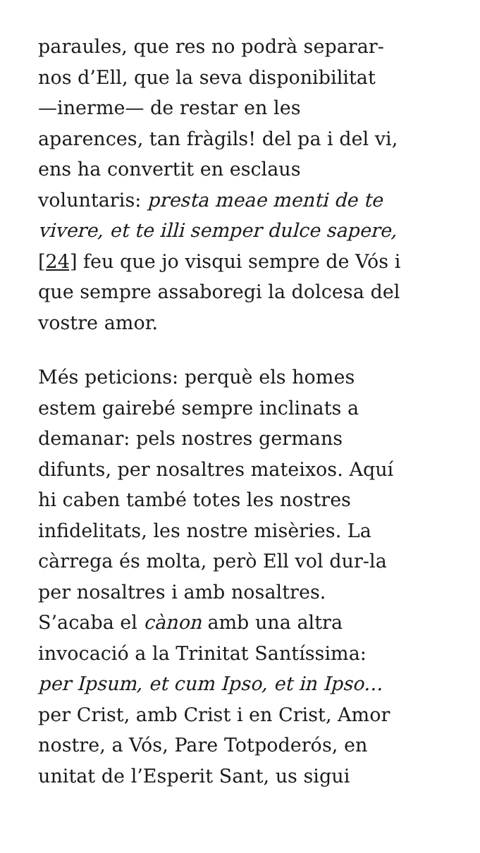paraules, que res no podrà separar-
nos d’Ell, que la seva disponibilitat
—inerme— de restar en les
aparences, tan fràgils! del pa i del vi,
ens ha convertit en esclaus
voluntaris: presta meae menti de te
vivere, et te illi semper dulce sapere,
[24] feu que jo visqui sempre de Vós i
que sempre assaboregi la dolcesa del
vostre amor.
Més peticions: perquè els homes
estem gairebé sempre inclinats a
demanar: pels nostres germans
difunts, per nosaltres mateixos. Aquí
hi caben també totes les nostres
infidelitats, les nostre misèries. La
càrrega és molta, però Ell vol dur-la
per nosaltres i amb nosaltres.
S’acaba el cànon amb una altra
invocació a la Trinitat Santíssima:
per Ipsum, et cum Ipso, et in Ipso…
per Crist, amb Crist i en Crist, Amor
nostre, a Vós, Pare Totpoderós, en
unitat de l’Esperit Sant, us sigui